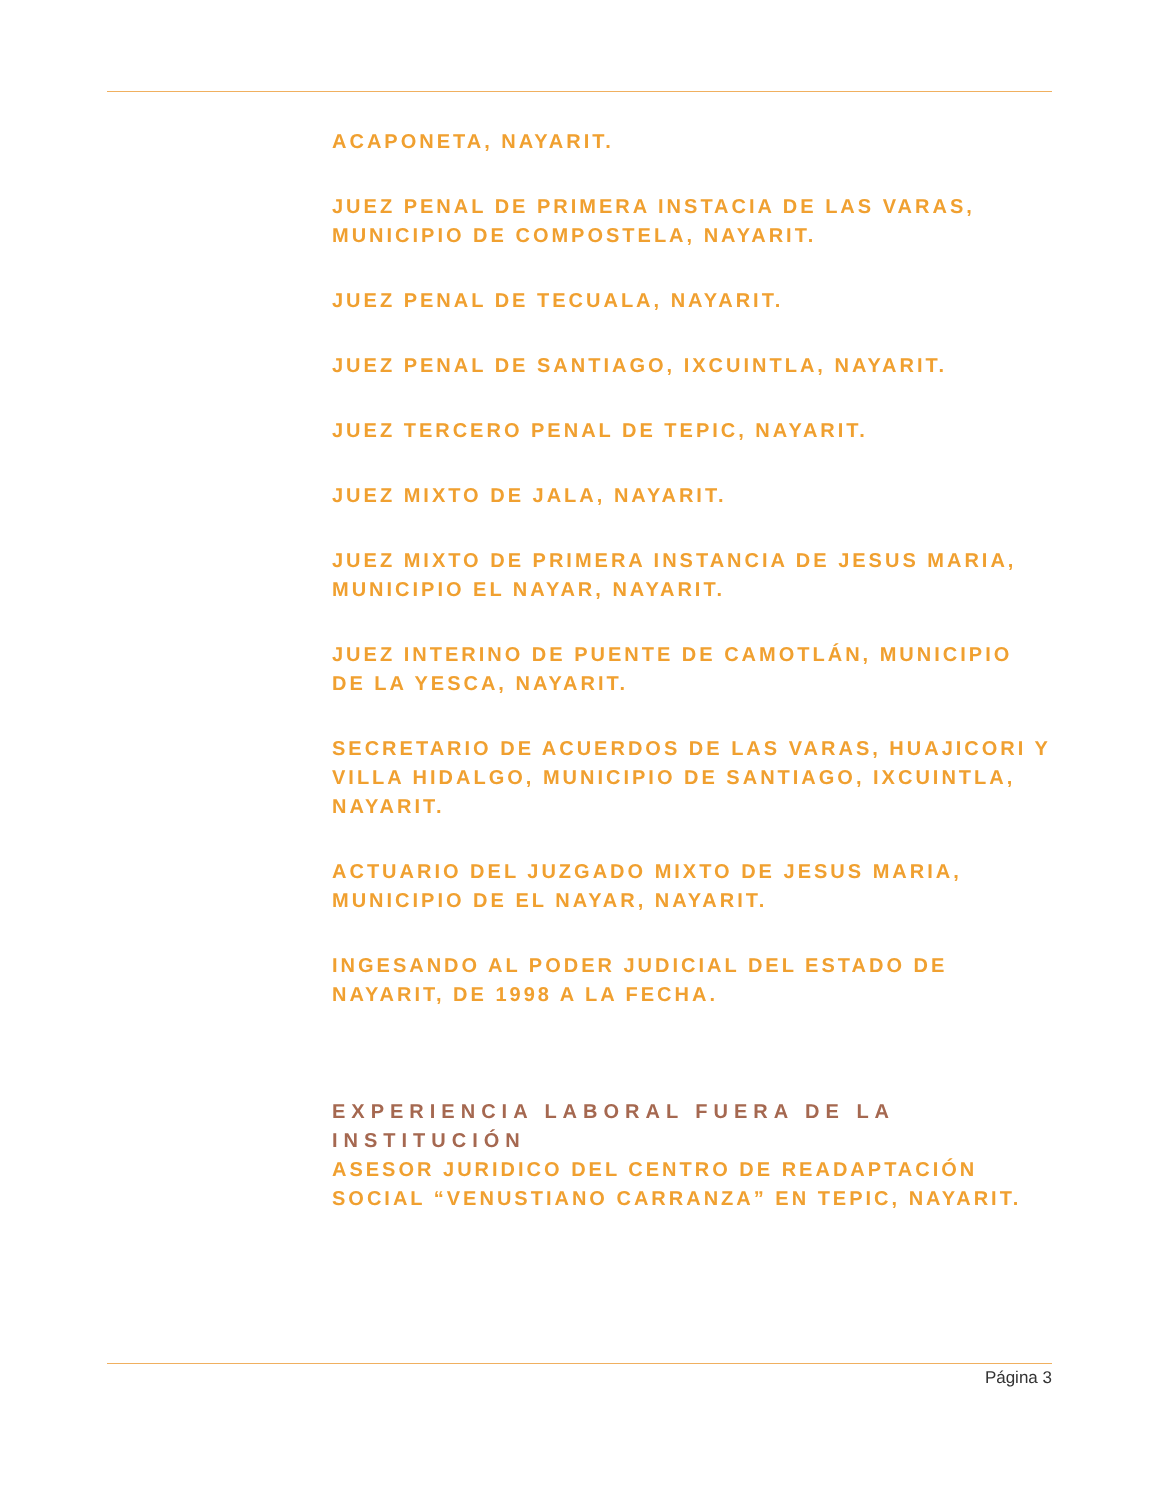ACAPONETA, NAYARIT.
JUEZ PENAL DE PRIMERA INSTACIA DE LAS VARAS, MUNICIPIO DE COMPOSTELA, NAYARIT.
JUEZ PENAL DE TECUALA, NAYARIT.
JUEZ PENAL DE SANTIAGO, IXCUINTLA, NAYARIT.
JUEZ TERCERO PENAL DE TEPIC, NAYARIT.
JUEZ MIXTO DE JALA, NAYARIT.
JUEZ MIXTO DE PRIMERA INSTANCIA DE JESUS MARIA, MUNICIPIO EL NAYAR, NAYARIT.
JUEZ INTERINO DE PUENTE DE CAMOTLÁN, MUNICIPIO DE LA YESCA, NAYARIT.
SECRETARIO DE ACUERDOS DE LAS VARAS, HUAJICORI Y VILLA HIDALGO, MUNICIPIO DE SANTIAGO, IXCUINTLA, NAYARIT.
ACTUARIO DEL JUZGADO MIXTO DE JESUS MARIA, MUNICIPIO DE EL NAYAR, NAYARIT.
INGESANDO AL PODER JUDICIAL DEL ESTADO DE NAYARIT, DE 1998 A LA FECHA.
EXPERIENCIA LABORAL FUERA DE LA INSTITUCIÓN
ASESOR JURIDICO DEL CENTRO DE READAPTACIÓN SOCIAL “VENUSTIANO CARRANZA” EN TEPIC, NAYARIT.
Página 3